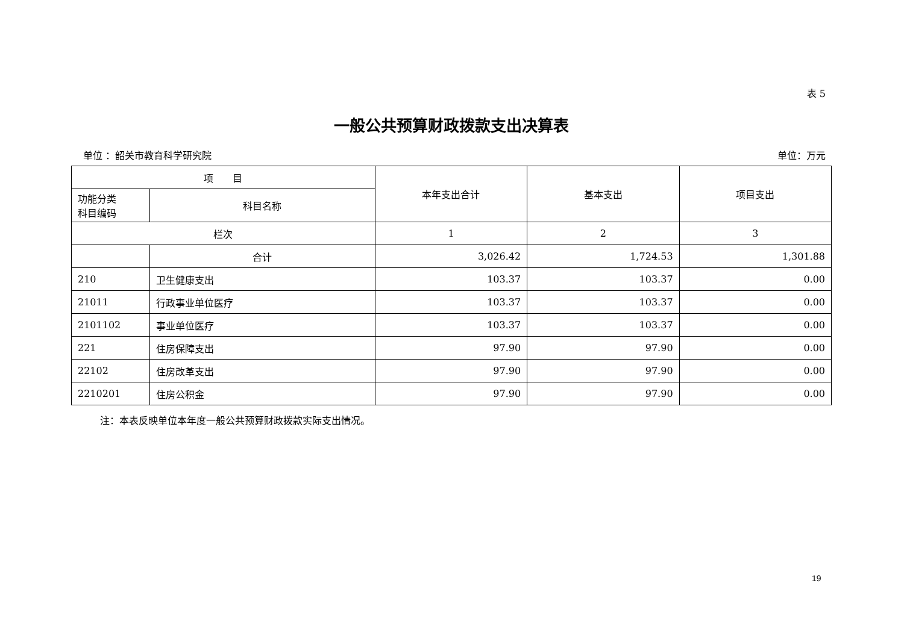表 5
一般公共预算财政拨款支出决算表
单位 ：韶关市教育科学研究院 单位：万元
| 项 目 | | 本年支出合计 | 基本支出 | 项目支出 |
| --- | --- | --- | --- | --- |
| 功能分类 科目编码 | 科目名称 | | | |
| 栏次 | | 1 | 2 | 3 |
| | 合计 | 3,026.42 | 1,724.53 | 1,301.88 |
| 210 | 卫生健康支出 | 103.37 | 103.37 | 0.00 |
| 21011 | 行政事业单位医疗 | 103.37 | 103.37 | 0.00 |
| 2101102 | 事业单位医疗 | 103.37 | 103.37 | 0.00 |
| 221 | 住房保障支出 | 97.90 | 97.90 | 0.00 |
| 22102 | 住房改革支出 | 97.90 | 97.90 | 0.00 |
| 2210201 | 住房公积金 | 97.90 | 97.90 | 0.00 |
注：本表反映单位本年度一般公共预算财政拨款实际支出情况。
19